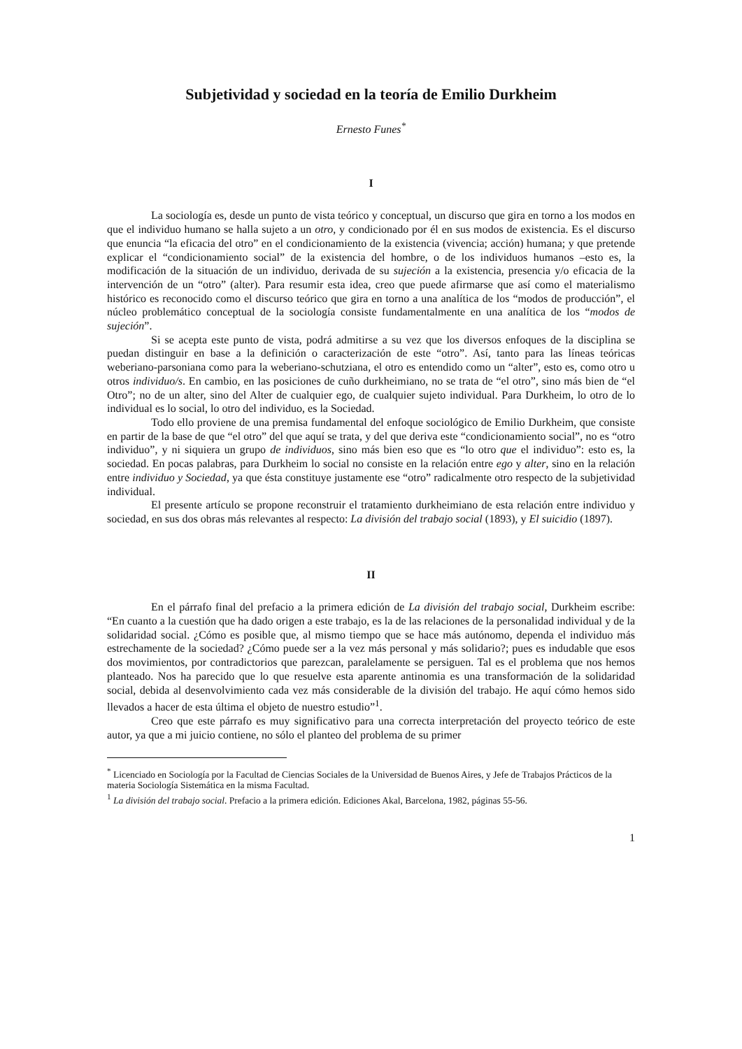Subjetividad y sociedad en la teoría de Emilio Durkheim
Ernesto Funes<sup>*</sup>
I
La sociología es, desde un punto de vista teórico y conceptual, un discurso que gira en torno a los modos en que el individuo humano se halla sujeto a un otro, y condicionado por él en sus modos de existencia. Es el discurso que enuncia “la eficacia del otro” en el condicionamiento de la existencia (vivencia; acción) humana; y que pretende explicar el “condicionamiento social” de la existencia del hombre, o de los individuos humanos –esto es, la modificación de la situación de un individuo, derivada de su sujeción a la existencia, presencia y/o eficacia de la intervención de un “otro” (alter). Para resumir esta idea, creo que puede afirmarse que así como el materialismo histórico es reconocido como el discurso teórico que gira en torno a una analítica de los “modos de producción”, el núcleo problemático conceptual de la sociología consiste fundamentalmente en una analítica de los “modos de sujeción”.
Si se acepta este punto de vista, podrá admitirse a su vez que los diversos enfoques de la disciplina se puedan distinguir en base a la definición o caracterización de este “otro”. Así, tanto para las líneas teóricas weberiano-parsoniana como para la weberiano-schutziana, el otro es entendido como un “alter”, esto es, como otro u otros individuo/s. En cambio, en las posiciones de cuño durkheimiano, no se trata de “el otro”, sino más bien de “el Otro”; no de un alter, sino del Alter de cualquier ego, de cualquier sujeto individual. Para Durkheim, lo otro de lo individual es lo social, lo otro del individuo, es la Sociedad.
Todo ello proviene de una premisa fundamental del enfoque sociológico de Emilio Durkheim, que consiste en partir de la base de que “el otro” del que aquí se trata, y del que deriva este “condicionamiento social”, no es “otro individuo”, y ni siquiera un grupo de individuos, sino más bien eso que es “lo otro que el individuo”: esto es, la sociedad. En pocas palabras, para Durkheim lo social no consiste en la relación entre ego y alter, sino en la relación entre individuo y Sociedad, ya que ésta constituye justamente ese “otro” radicalmente otro respecto de la subjetividad individual.
El presente artículo se propone reconstruir el tratamiento durkheimiano de esta relación entre individuo y sociedad, en sus dos obras más relevantes al respecto: La división del trabajo social (1893), y El suicidio (1897).
II
En el párrafo final del prefacio a la primera edición de La división del trabajo social, Durkheim escribe: “En cuanto a la cuestión que ha dado origen a este trabajo, es la de las relaciones de la personalidad individual y de la solidaridad social. ¿Cómo es posible que, al mismo tiempo que se hace más autónomo, dependa el individuo más estrechamente de la sociedad? ¿Cómo puede ser a la vez más personal y más solidario?; pues es indudable que esos dos movimientos, por contradictorios que parezcan, paralelamente se persiguen. Tal es el problema que nos hemos planteado. Nos ha parecido que lo que resuelve esta aparente antinomia es una transformación de la solidaridad social, debida al desenvolvimiento cada vez más considerable de la división del trabajo. He aquí cómo hemos sido llevados a hacer de esta última el objeto de nuestro estudio”<sup>1</sup>.
Creo que este párrafo es muy significativo para una correcta interpretación del proyecto teórico de este autor, ya que a mi juicio contiene, no sólo el planteo del problema de su primer
<sup>*</sup> Licenciado en Sociología por la Facultad de Ciencias Sociales de la Universidad de Buenos Aires, y Jefe de Trabajos Prácticos de la materia Sociología Sistemática en la misma Facultad.
<sup>1</sup> La división del trabajo social. Prefacio a la primera edición. Ediciones Akal, Barcelona, 1982, páginas 55-56.
1